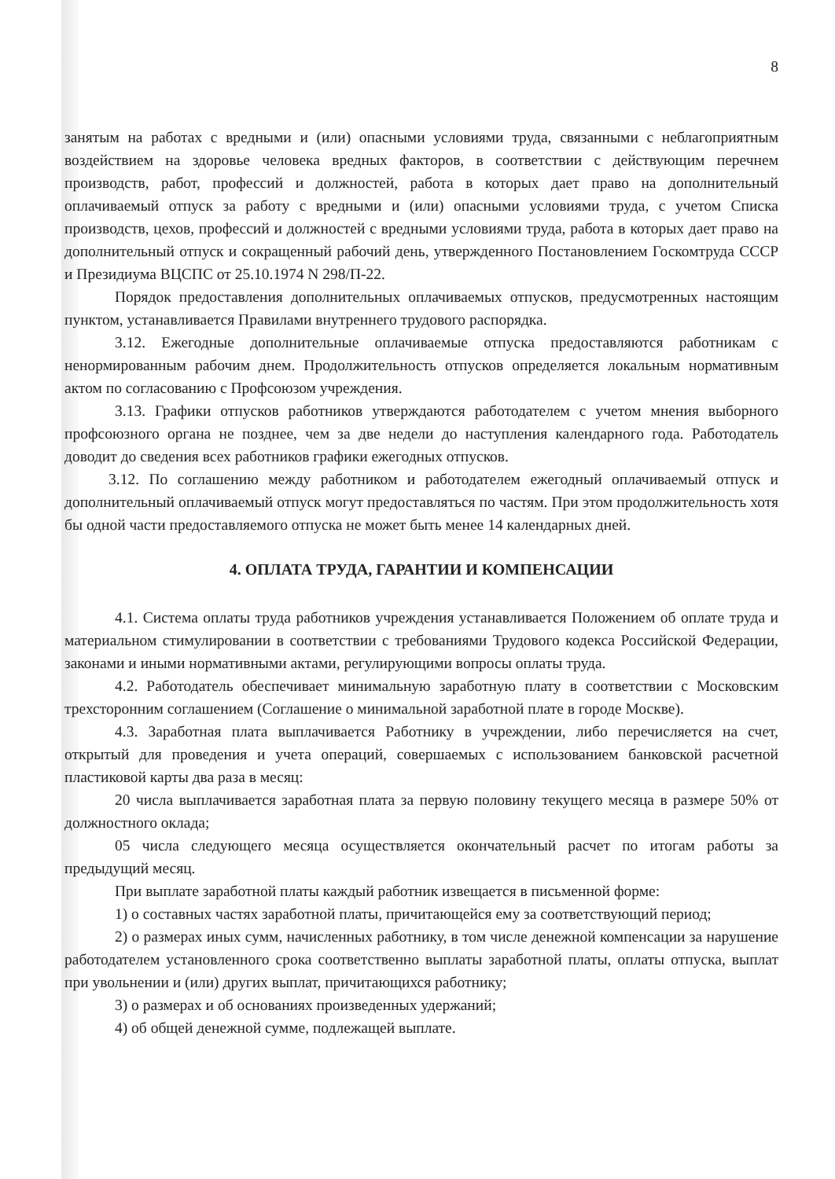8
занятым на работах с вредными и (или) опасными условиями труда, связанными с неблагоприятным воздействием на здоровье человека вредных факторов, в соответствии с действующим перечнем производств, работ, профессий и должностей, работа в которых дает право на дополнительный оплачиваемый отпуск за работу с вредными и (или) опасными условиями труда, с учетом Списка производств, цехов, профессий и должностей с вредными условиями труда, работа в которых дает право на дополнительный отпуск и сокращенный рабочий день, утвержденного Постановлением Госкомтруда СССР и Президиума ВЦСПС от 25.10.1974 N 298/П-22.
Порядок предоставления дополнительных оплачиваемых отпусков, предусмотренных настоящим пунктом, устанавливается Правилами внутреннего трудового распорядка.
3.12. Ежегодные дополнительные оплачиваемые отпуска предоставляются работникам с ненормированным рабочим днем. Продолжительность отпусков определяется локальным нормативным актом по согласованию с Профсоюзом учреждения.
3.13. Графики отпусков работников утверждаются работодателем с учетом мнения выборного профсоюзного органа не позднее, чем за две недели до наступления календарного года. Работодатель доводит до сведения всех работников графики ежегодных отпусков.
3.12. По соглашению между работником и работодателем ежегодный оплачиваемый отпуск и дополнительный оплачиваемый отпуск могут предоставляться по частям. При этом продолжительность хотя бы одной части предоставляемого отпуска не может быть менее 14 календарных дней.
4. ОПЛАТА ТРУДА, ГАРАНТИИ И КОМПЕНСАЦИИ
4.1. Система оплаты труда работников учреждения устанавливается Положением об оплате труда и материальном стимулировании в соответствии с требованиями Трудового кодекса Российской Федерации, законами и иными нормативными актами, регулирующими вопросы оплаты труда.
4.2. Работодатель обеспечивает минимальную заработную плату в соответствии с Московским трехсторонним соглашением (Соглашение о минимальной заработной плате в городе Москве).
4.3. Заработная плата выплачивается Работнику в учреждении, либо перечисляется на счет, открытый для проведения и учета операций, совершаемых с использованием банковской расчетной пластиковой карты два раза в месяц:
20 числа выплачивается заработная плата за первую половину текущего месяца в размере 50% от должностного оклада;
05 числа следующего месяца осуществляется окончательный расчет по итогам работы за предыдущий месяц.
При выплате заработной платы каждый работник извещается в письменной форме:
1) о составных частях заработной платы, причитающейся ему за соответствующий период;
2) о размерах иных сумм, начисленных работнику, в том числе денежной компенсации за нарушение работодателем установленного срока соответственно выплаты заработной платы, оплаты отпуска, выплат при увольнении и (или) других выплат, причитающихся работнику;
3) о размерах и об основаниях произведенных удержаний;
4) об общей денежной сумме, подлежащей выплате.